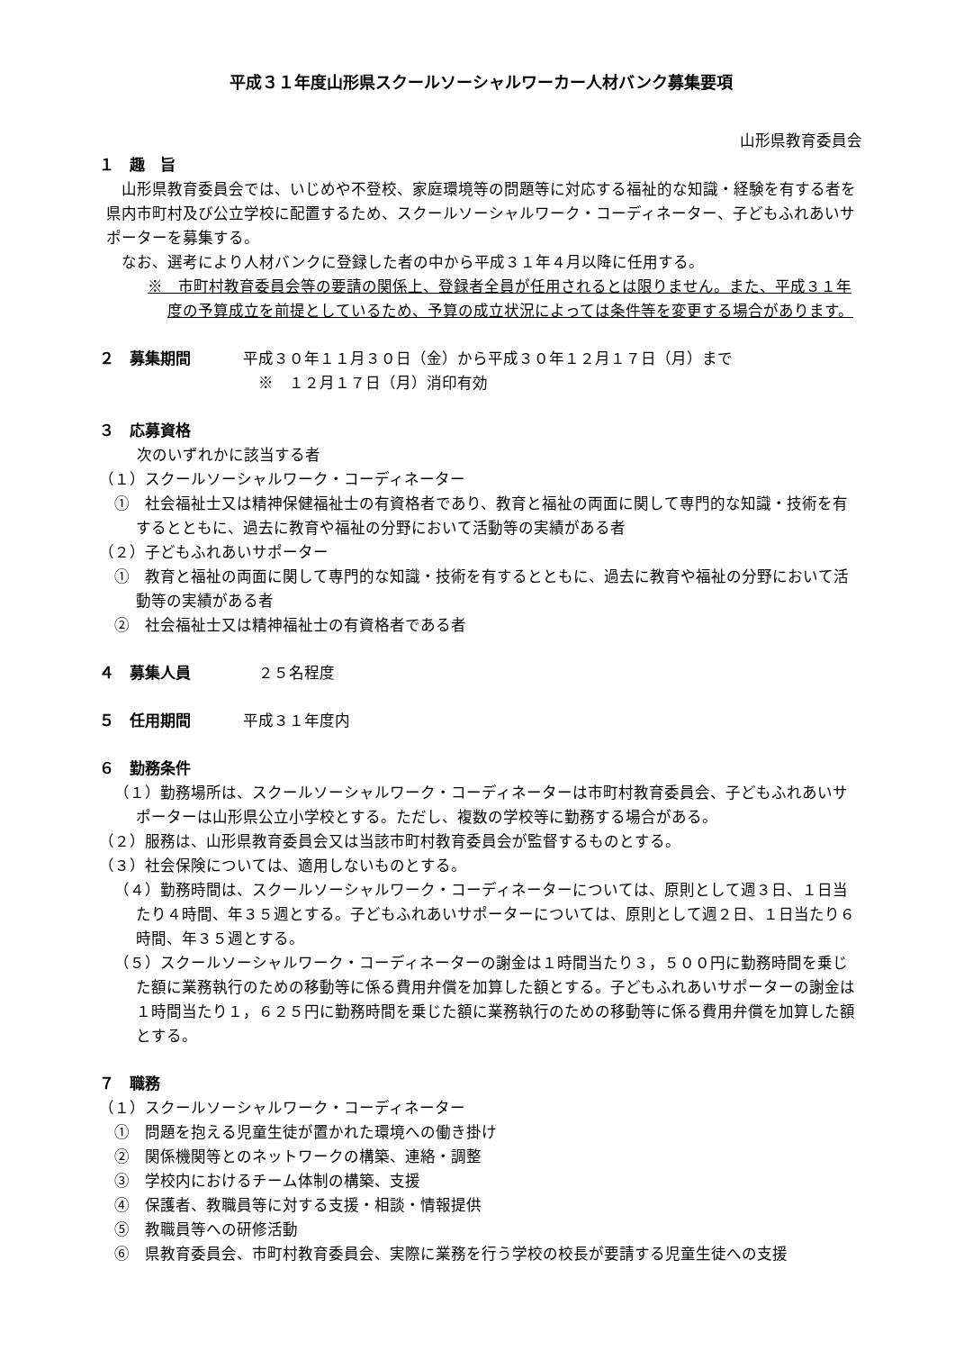平成３１年度山形県スクールソーシャルワーカー人材バンク募集要項
山形県教育委員会
１　趣　旨
山形県教育委員会では、いじめや不登校、家庭環境等の問題等に対応する福祉的な知識・経験を有する者を県内市町村及び公立学校に配置するため、スクールソーシャルワーク・コーディネーター、子どもふれあいサポーターを募集する。
なお、選考により人材バンクに登録した者の中から平成３１年４月以降に任用する。
※　市町村教育委員会等の要請の関係上、登録者全員が任用されるとは限りません。また、平成３１年度の予算成立を前提としているため、予算の成立状況によっては条件等を変更する場合があります。
２　募集期間 平成３０年１１月３０日（金）から平成３０年１２月１７日（月）まで
　※　１２月１７日（月）消印有効
３　応募資格
　次のいずれかに該当する者
（１）スクールソーシャルワーク・コーディネーター
①　社会福祉士又は精神保健福祉士の有資格者であり、教育と福祉の両面に関して専門的な知識・技術を有するとともに、過去に教育や福祉の分野において活動等の実績がある者
（２）子どもふれあいサポーター
①　教育と福祉の両面に関して専門的な知識・技術を有するとともに、過去に教育や福祉の分野において活動等の実績がある者
②　社会福祉士又は精神福祉士の有資格者である者
４　募集人員 　２５名程度
５　任用期間 平成３１年度内
６　勤務条件
（１）勤務場所は、スクールソーシャルワーク・コーディネーターは市町村教育委員会、子どもふれあいサポーターは山形県公立小学校とする。ただし、複数の学校等に勤務する場合がある。
（２）服務は、山形県教育委員会又は当該市町村教育委員会が監督するものとする。
（３）社会保険については、適用しないものとする。
（４）勤務時間は、スクールソーシャルワーク・コーディネーターについては、原則として週３日、１日当たり４時間、年３５週とする。子どもふれあいサポーターについては、原則として週２日、１日当たり６時間、年３５週とする。
（５）スクールソーシャルワーク・コーディネーターの謝金は１時間当たり３，５００円に勤務時間を乗じた額に業務執行のための移動等に係る費用弁償を加算した額とする。子どもふれあいサポーターの謝金は１時間当たり１，６２５円に勤務時間を乗じた額に業務執行のための移動等に係る費用弁償を加算した額とする。
７　職務
（１）スクールソーシャルワーク・コーディネーター
①　問題を抱える児童生徒が置かれた環境への働き掛け
②　関係機関等とのネットワークの構築、連絡・調整
③　学校内におけるチーム体制の構築、支援
④　保護者、教職員等に対する支援・相談・情報提供
⑤　教職員等への研修活動
⑥　県教育委員会、市町村教育委員会、実際に業務を行う学校の校長が要請する児童生徒への支援